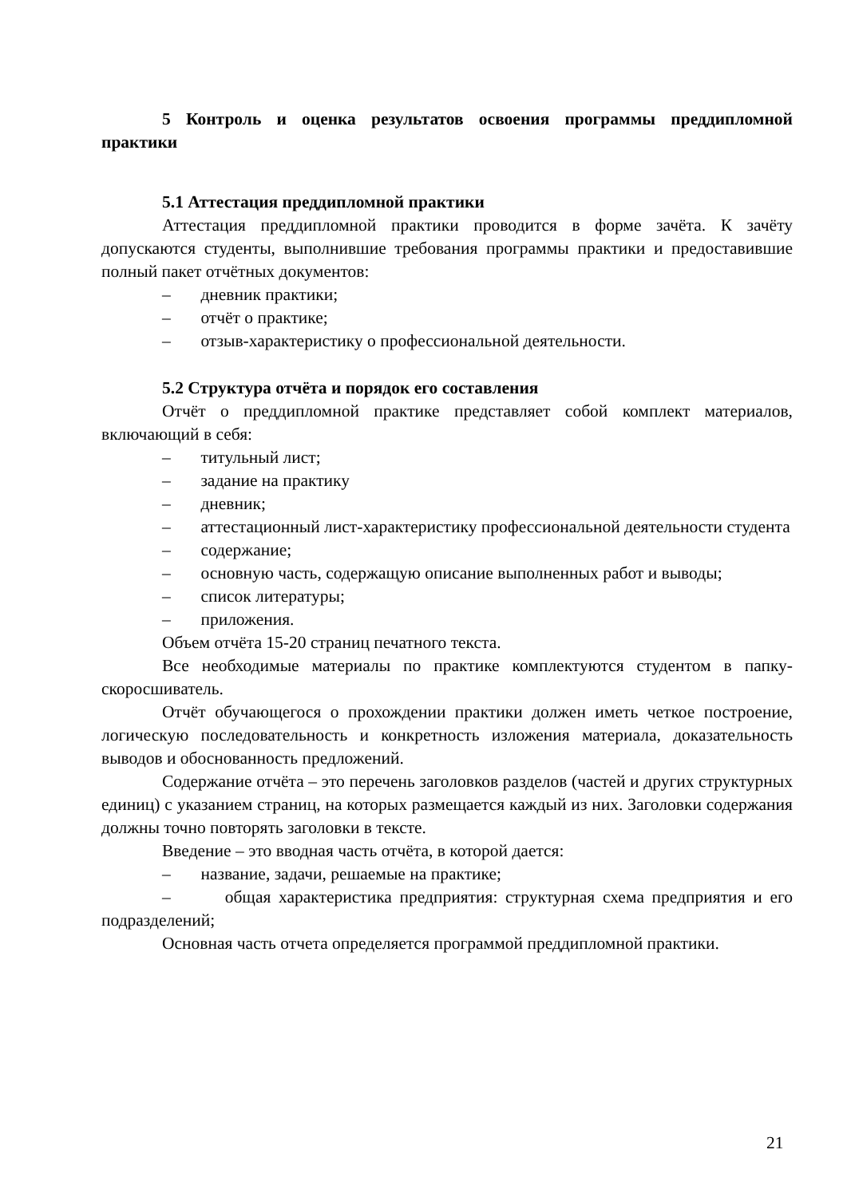5 Контроль и оценка результатов освоения программы преддипломной практики
5.1 Аттестация преддипломной практики
Аттестация преддипломной практики проводится в форме зачёта. К зачёту допускаются студенты, выполнившие требования программы практики и предоставившие полный пакет отчётных документов:
– дневник практики;
– отчёт о практике;
– отзыв-характеристику о профессиональной деятельности.
5.2 Структура отчёта и порядок его составления
Отчёт о преддипломной практике представляет собой комплект материалов, включающий в себя:
– титульный лист;
– задание на практику
– дневник;
– аттестационный лист-характеристику профессиональной деятельности студента
– содержание;
– основную часть, содержащую описание выполненных работ и выводы;
– список литературы;
– приложения.
Объем отчёта 15-20 страниц печатного текста.
Все необходимые материалы по практике комплектуются студентом в папку-скоросшиватель.
Отчёт обучающегося о прохождении практики должен иметь четкое построение, логическую последовательность и конкретность изложения материала, доказательность выводов и обоснованность предложений.
Содержание отчёта – это перечень заголовков разделов (частей и других структурных единиц) с указанием страниц, на которых размещается каждый из них. Заголовки содержания должны точно повторять заголовки в тексте.
Введение – это вводная часть отчёта, в которой дается:
– название, задачи, решаемые на практике;
– общая характеристика предприятия: структурная схема предприятия и его подразделений;
Основная часть отчета определяется программой преддипломной практики.
21